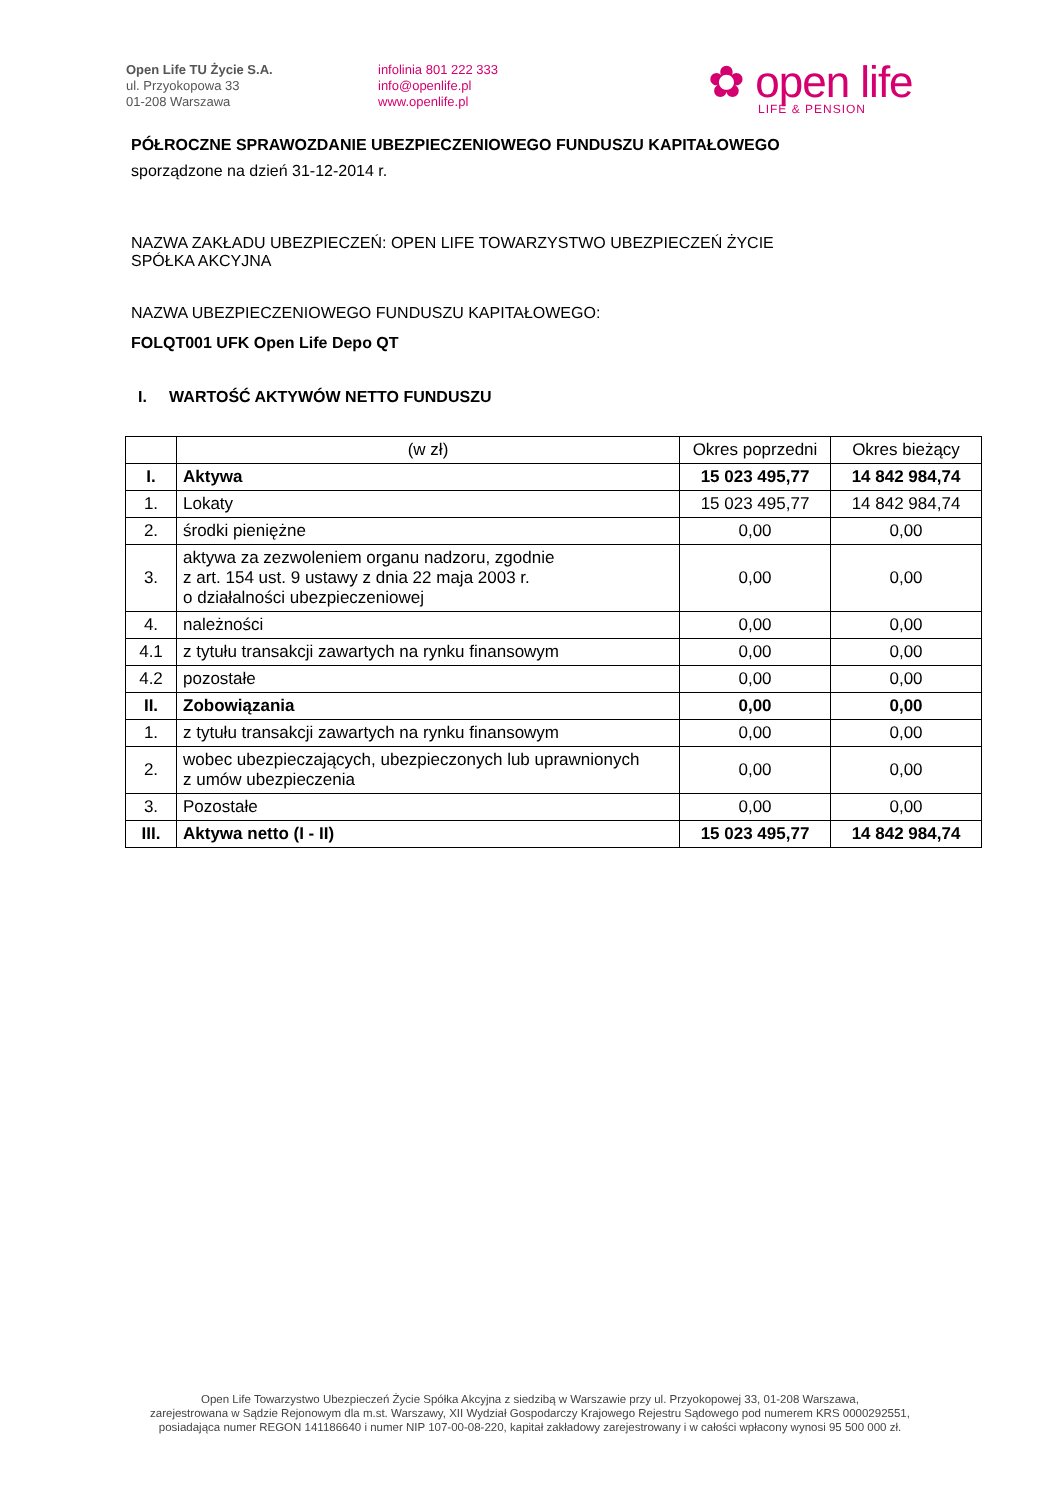Open Life TU Życie S.A.
ul. Przyokopowa 33
01-208 Warszawa
infolinia 801 222 333
info@openlife.pl
www.openlife.pl
✿ open life
LIFE & PENSION
PÓŁROCZNE SPRAWOZDANIE UBEZPIECZENIOWEGO FUNDUSZU KAPITAŁOWEGO
sporządzone na dzień 31-12-2014 r.
NAZWA ZAKŁADU UBEZPIECZEŃ: OPEN LIFE TOWARZYSTWO UBEZPIECZEŃ ŻYCIE
SPÓŁKA AKCYJNA
NAZWA UBEZPIECZENIOWEGO FUNDUSZU KAPITAŁOWEGO:
FOLQT001 UFK Open Life Depo QT
I. WARTOŚĆ AKTYWÓW NETTO FUNDUSZU
| | (w zł) | Okres poprzedni | Okres bieżący |
| --- | --- | --- | --- |
| I. | Aktywa | 15 023 495,77 | 14 842 984,74 |
| 1. | Lokaty | 15 023 495,77 | 14 842 984,74 |
| 2. | środki pieniężne | 0,00 | 0,00 |
| 3. | aktywa za zezwoleniem organu nadzoru, zgodnie z art. 154 ust. 9 ustawy z dnia 22 maja 2003 r. o działalności ubezpieczeniowej | 0,00 | 0,00 |
| 4. | należności | 0,00 | 0,00 |
| 4.1 | z tytułu transakcji zawartych na rynku finansowym | 0,00 | 0,00 |
| 4.2 | pozostałe | 0,00 | 0,00 |
| II. | Zobowiązania | 0,00 | 0,00 |
| 1. | z tytułu transakcji zawartych na rynku finansowym | 0,00 | 0,00 |
| 2. | wobec ubezpieczających, ubezpieczonych lub uprawnionych z umów ubezpieczenia | 0,00 | 0,00 |
| 3. | Pozostałe | 0,00 | 0,00 |
| III. | Aktywa netto (I - II) | 15 023 495,77 | 14 842 984,74 |
Open Life Towarzystwo Ubezpieczeń Życie Spółka Akcyjna z siedzibą w Warszawie przy ul. Przyokopowej 33, 01-208 Warszawa,
zarejestrowana w Sądzie Rejonowym dla m.st. Warszawy, XII Wydział Gospodarczy Krajowego Rejestru Sądowego pod numerem KRS 0000292551,
posiadająca numer REGON 141186640 i numer NIP 107-00-08-220, kapitał zakładowy zarejestrowany i w całości wpłacony wynosi 95 500 000 zł.